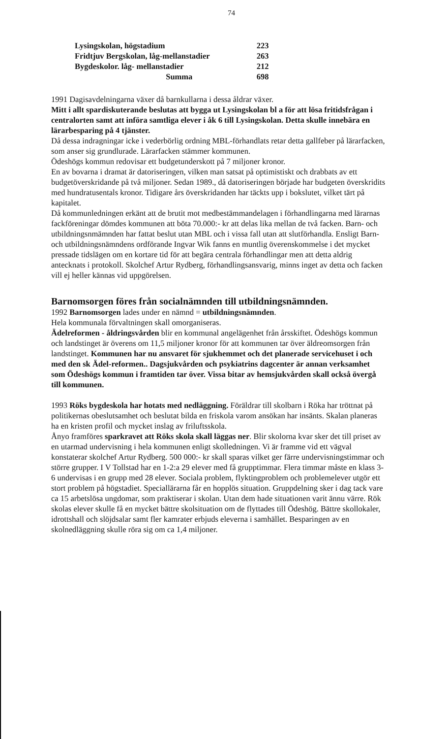74
| Lysingskolan, högstadium | 223 |
| Fridtjuv Bergskolan, låg-mellanstadier | 263 |
| Bygdeskolor. låg- mellanstadier | 212 |
| Summa | 698 |
1991 Dagisavdelningarna växer då barnkullarna i dessa åldrar växer.
Mitt i allt spardiskuterande beslutas att bygga ut Lysingskolan bl a för att lösa fritidsfrågan i centralorten samt att införa samtliga elever i åk 6 till Lysingskolan. Detta skulle innebära en lärarbesparing på 4 tjänster.
Då dessa indragningar icke i vederbörlig ordning MBL-förhandlats retar detta gallfeber på lärarfacken, som anser sig grundlurade. Lärarfacken stämmer kommunen.
Ödeshögs kommun redovisar ett budgetunderskott på 7 miljoner kronor.
En av bovarna i dramat är datoriseringen, vilken man satsat på optimistiskt och drabbats av ett budgetöverskridande på två miljoner. Sedan 1989., då datoriseringen började har budgeten överskridits med hundratusentals kronor. Tidigare års överskridanden har täckts upp i bokslutet, vilket tärt på kapitalet.
Då kommunledningen erkänt att de brutit mot medbestämmandelagen i förhandlingarna med lärarnas fackföreningar dömdes kommunen att böta 70.000:- kr att delas lika mellan de två facken. Barn- och utbildningsnmämnden har fattat beslut utan MBL och i vissa fall utan att slutförhandla. Ensligt Barn- och utbildningsnämndens ordförande Ingvar Wik fanns en muntlig överenskommelse i det mycket pressade tidslägen om en kortare tid för att begära centrala förhandlingar men att detta aldrig antecknats i protokoll. Skolchef Artur Rydberg, förhandlingsansvarig, minns inget av detta och facken vill ej heller kännas vid uppgörelsen.
Barnomsorgen föres från socialnämnden till utbildningsnämnden.
1992 Barnomsorgen lades under en nämnd = utbildningsnämnden.
Hela kommunala förvaltningen skall omorganiseras.
Ädelreformen - åldringsvården blir en kommunal angelägenhet från årsskiftet. Ödeshögs kommun och landstinget är överens om 11,5 miljoner kronor för att kommunen tar över äldreomsorgen från landstinget. Kommunen har nu ansvaret för sjukhemmet och det planerade servicehuset i och med den sk Ädel-reformen.. Dagsjukvården och psykiatrins dagcenter är annan verksamhet som Ödeshögs kommun i framtiden tar över. Vissa bitar av hemsjukvården skall också övergå till kommunen.
1993 Röks bygdeskola har hotats med nedläggning. Föräldrar till skolbarn i Röka har tröttnat på politikernas obeslutsamhet och beslutat bilda en friskola varom ansökan har insänts. Skalan planeras ha en kristen profil och mycket inslag av friluftsskola.
Ånyo framföres sparkravet att Röks skola skall läggas ner. Blir skolorna kvar sker det till priset av en utarmad undervisning i hela kommunen enligt skolledningen. Vi är framme vid ett vägval konstaterar skolchef Artur Rydberg. 500 000:- kr skall sparas vilket ger färre undervisningstimmar och större grupper. I V Tollstad har en 1-2:a 29 elever med få grupptimmar. Flera timmar måste en klass 3-6 undervisas i en grupp med 28 elever. Sociala problem, flyktingproblem och problemelever utgör ett stort problem på högstadiet. Speciallärarna får en hopplös situation. Gruppdelning sker i dag tack vare ca 15 arbetslösa ungdomar, som praktiserar i skolan. Utan dem hade situationen varit ännu värre. Rök skolas elever skulle få en mycket bättre skolsituation om de flyttades till Ödeshög. Bättre skollokaler, idrottshall och slöjdsalar samt fler kamrater erbjuds eleverna i samhället. Besparingen av en skolnedläggning skulle röra sig om ca 1,4 miljoner.